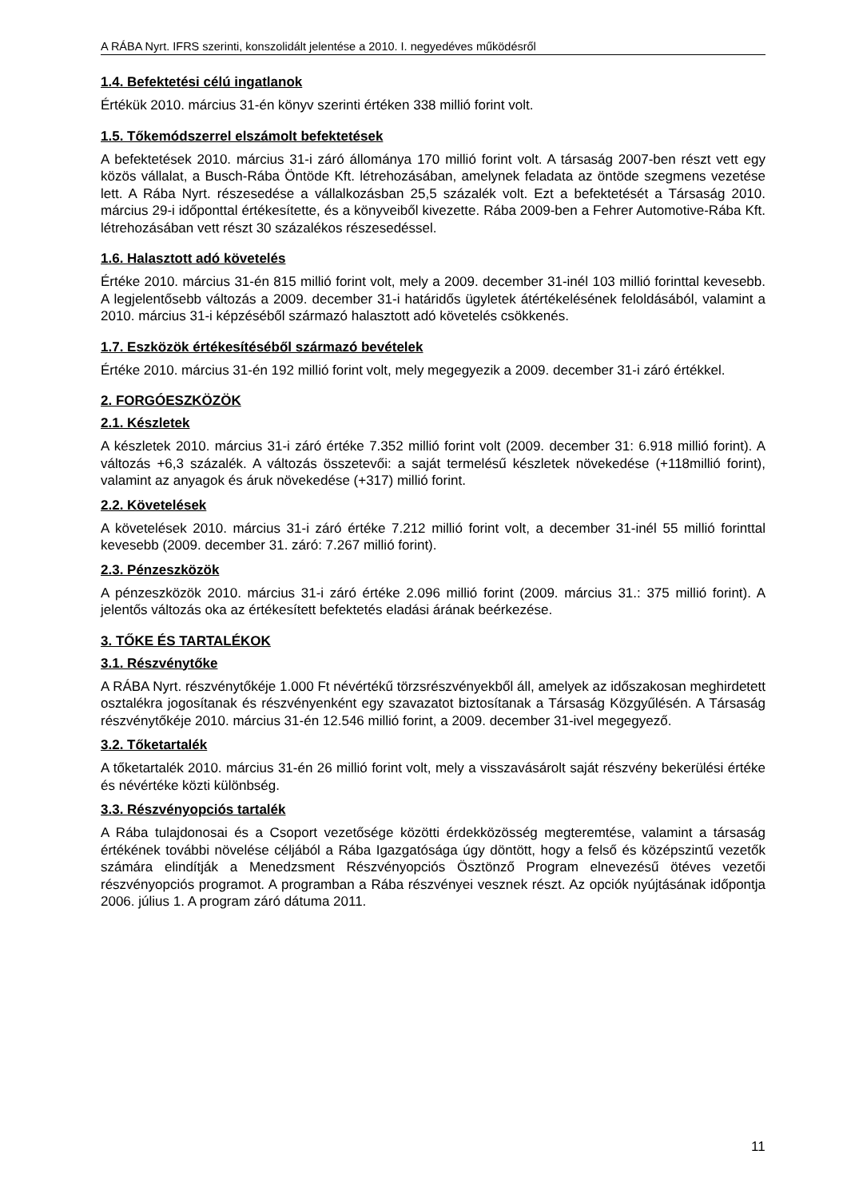A RÁBA Nyrt. IFRS szerinti, konszolidált jelentése a 2010. I. negyedéves működésről
1.4. Befektetési célú ingatlanok
Értékük 2010. március 31-én könyv szerinti értéken 338 millió forint volt.
1.5. Tőkemódszerrel elszámolt befektetések
A befektetések 2010. március 31-i záró állománya 170 millió forint volt. A társaság 2007-ben részt vett egy közös vállalat, a Busch-Rába Öntöde Kft. létrehozásában, amelynek feladata az öntöde szegmens vezetése lett. A Rába Nyrt. részesedése a vállalkozásban 25,5 százalék volt. Ezt a befektetését a Társaság 2010. március 29-i időponttal értékesítette, és a könyveiből kivezette. Rába 2009-ben a Fehrer Automotive-Rába Kft. létrehozásában vett részt 30 százalékos részesedéssel.
1.6. Halasztott adó követelés
Értéke 2010. március 31-én 815 millió forint volt, mely a 2009. december 31-inél 103 millió forinttal kevesebb. A legjelentősebb változás a 2009. december 31-i határidős ügyletek átértékelésének feloldásából, valamint a 2010. március 31-i képzéséből származó halasztott adó követelés csökkenés.
1.7. Eszközök értékesítéséből származó bevételek
Értéke 2010. március 31-én 192 millió forint volt, mely megegyezik a 2009. december 31-i záró értékkel.
2. FORGÓESZKÖZÖK
2.1. Készletek
A készletek 2010. március 31-i záró értéke 7.352 millió forint volt (2009. december 31: 6.918 millió forint). A változás +6,3 százalék. A változás összetevői: a saját termelésű készletek növekedése (+118millió forint), valamint az anyagok és áruk növekedése (+317) millió forint.
2.2. Követelések
A követelések 2010. március 31-i záró értéke 7.212 millió forint volt, a december 31-inél 55 millió forinttal kevesebb (2009. december 31. záró: 7.267 millió forint).
2.3. Pénzeszközök
A pénzeszközök 2010. március 31-i záró értéke 2.096 millió forint (2009. március 31.: 375 millió forint). A jelentős változás oka az értékesített befektetés eladási árának beérkezése.
3. TŐKE ÉS TARTALÉKOK
3.1. Részvénytőke
A RÁBA Nyrt. részvénytőkéje 1.000 Ft névértékű törzsrészvényekből áll, amelyek az időszakosan meghirdetett osztalékra jogosítanak és részvényenként egy szavazatot biztosítanak a Társaság Közgyűlésén. A Társaság részvénytőkéje 2010. március 31-én 12.546 millió forint, a 2009. december 31-ivel megegyező.
3.2. Tőketartalék
A tőketartalék 2010. március 31-én 26 millió forint volt, mely a visszavásárolt saját részvény bekerülési értéke és névértéke közti különbség.
3.3. Részvényopciós tartalék
A Rába tulajdonosai és a Csoport vezetősége közötti érdekközösség megteremtése, valamint a társaság értékének további növelése céljából a Rába Igazgatósága úgy döntött, hogy a felső és középszintű vezetők számára elindítják a Menedzsment Részvényopciós Ösztönző Program elnevezésű ötéves vezetői részvényopciós programot. A programban a Rába részvényei vesznek részt. Az opciók nyújtásának időpontja 2006. július 1. A program záró dátuma 2011.
11